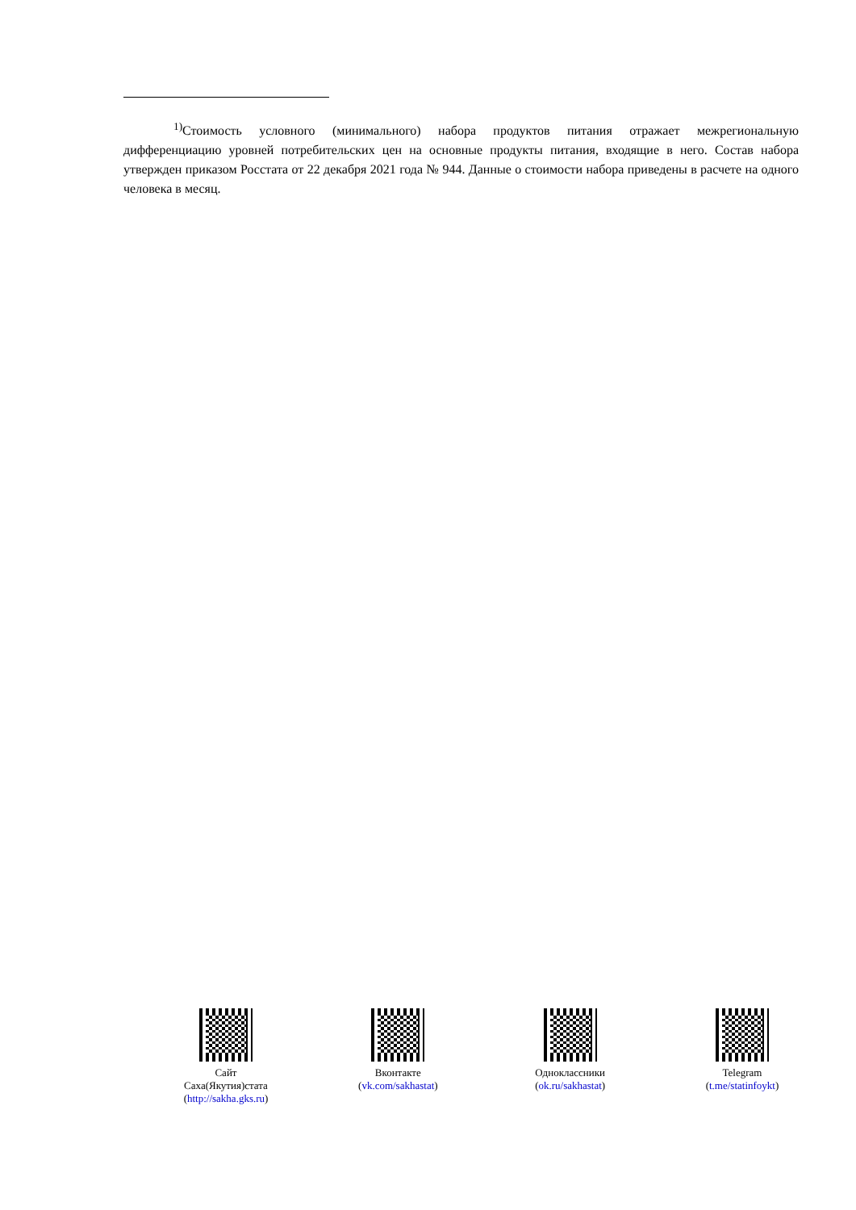<sup>1)</sup> Стоимость условного (минимального) набора продуктов питания отражает межрегиональную дифференциацию уровней потребительских цен на основные продукты питания, входящие в него. Состав набора утвержден приказом Росстата от 22 декабря 2021 года № 944. Данные о стоимости набора приведены в расчете на одного человека в месяц.
Сайт
Саха(Якутия)стата
(http://sakha.gks.ru)
Вконтакте
(vk.com/sakhastat)
Одноклассники
(ok.ru/sakhastat)
Telegram
(t.me/statinfoykt)